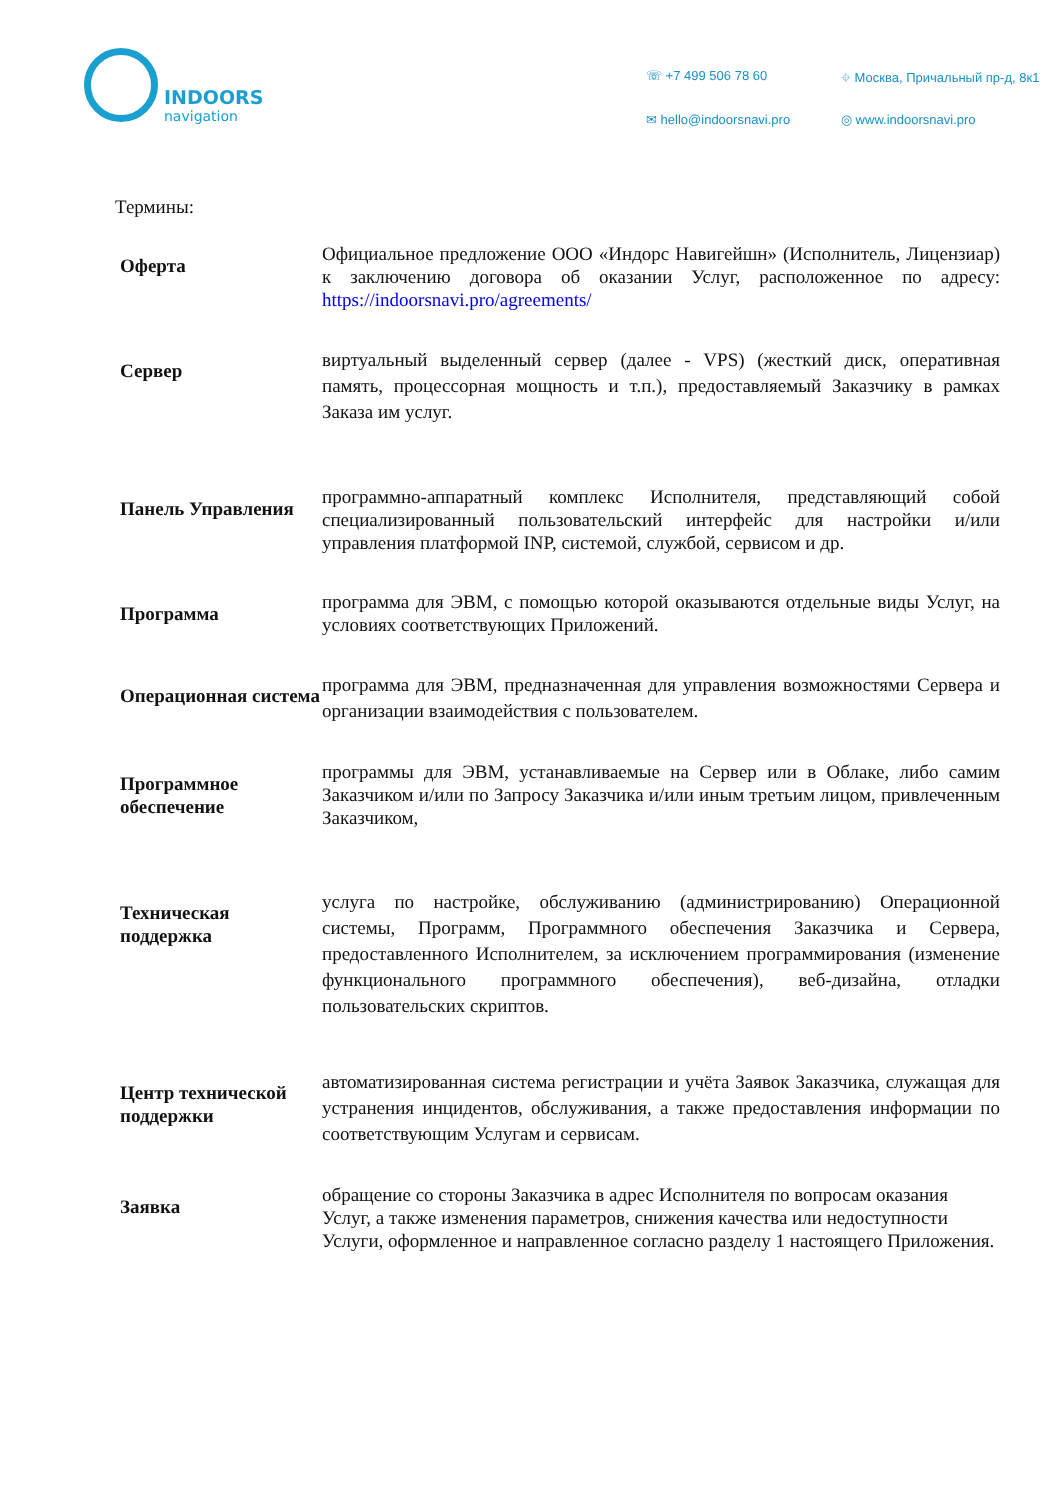INDOORS navigation
☏ +7 499 506 78 60
⌖ Москва, Причальный пр-д, 8к1
✉ hello@indoorsnavi.pro
◎ www.indoorsnavi.pro
Термины:
| Оферта | Официальное предложение ООО «Индорс Навигейшн» (Исполнитель, Лицензиар) к заключению договора об оказании Услуг, расположенное по адресу: https://indoorsnavi.pro/agreements/ |
| Сервер | виртуальный выделенный сервер (далее - VPS) (жесткий диск, оперативная память, процессорная мощность и т.п.), предоставляемый Заказчику в рамках Заказа им услуг. |
| Панель Управления | программно-аппаратный комплекс Исполнителя, представляющий собой специализированный пользовательский интерфейс для настройки и/или управления платформой INP, системой, службой, сервисом и др. |
| Программа | программа для ЭВМ, с помощью которой оказываются отдельные виды Услуг, на условиях соответствующих Приложений. |
| Операционная система | программа для ЭВМ, предназначенная для управления возможностями Сервера и организации взаимодействия с пользователем. |
| Программное обеспечение | программы для ЭВМ, устанавливаемые на Сервер или в Облаке, либо самим Заказчиком и/или по Запросу Заказчика и/или иным третьим лицом, привлеченным Заказчиком, |
| Техническая поддержка | услуга по настройке, обслуживанию (администрированию) Операционной системы, Программ, Программного обеспечения Заказчика и Сервера, предоставленного Исполнителем, за исключением программирования (изменение функционального программного обеспечения), веб-дизайна, отладки пользовательских скриптов. |
| Центр технической поддержки | автоматизированная система регистрации и учёта Заявок Заказчика, служащая для устранения инцидентов, обслуживания, а также предоставления информации по соответствующим Услугам и сервисам. |
| Заявка | обращение со стороны Заказчика в адрес Исполнителя по вопросам оказания Услуг, а также изменения параметров, снижения качества или недоступности Услуги, оформленное и направленное согласно разделу 1 настоящего Приложения. |